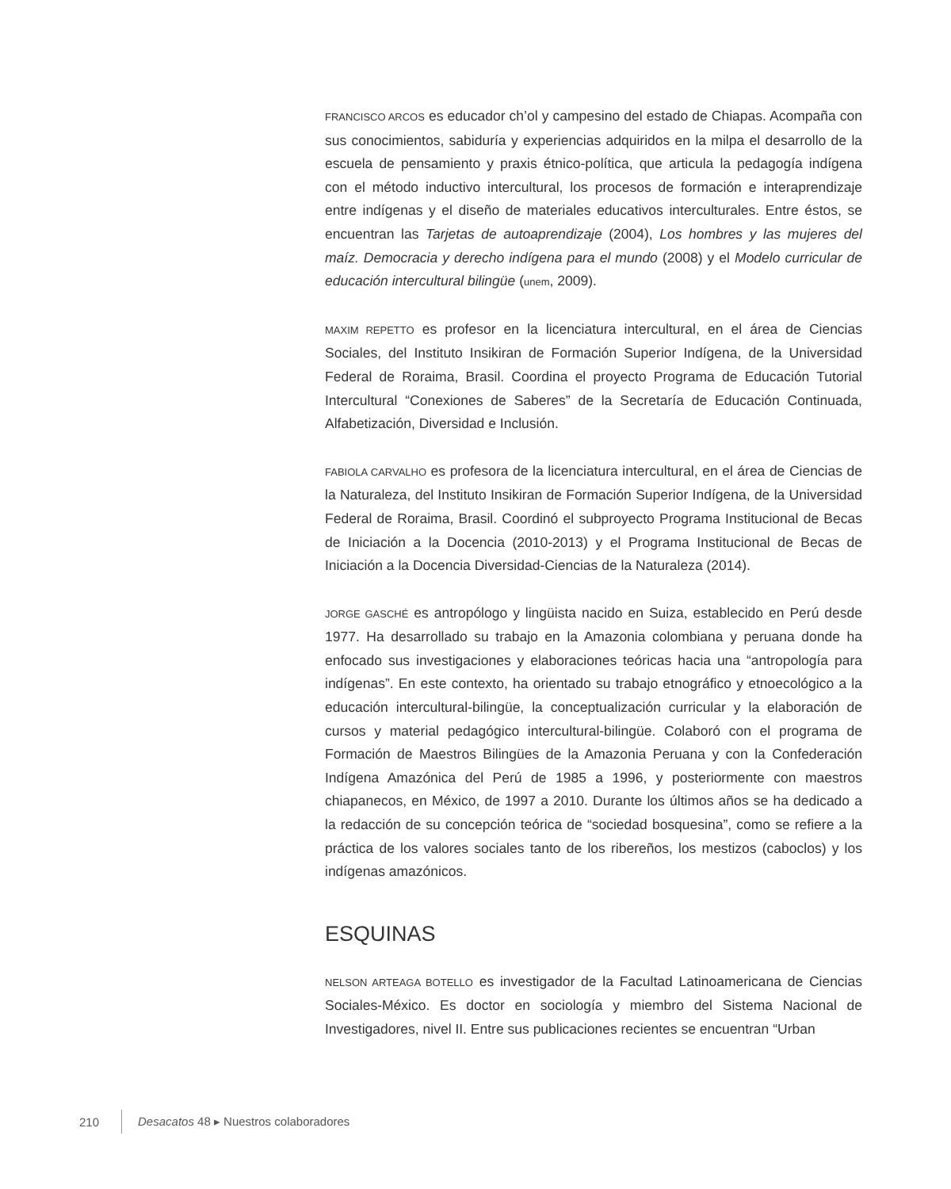FRANCISCO ARCOS es educador ch’ol y campesino del estado de Chiapas. Acompaña con sus conocimientos, sabiduría y experiencias adquiridos en la milpa el desarrollo de la escuela de pensamiento y praxis étnico-política, que articula la pedagogía indígena con el método inductivo intercultural, los procesos de formación e interaprendizaje entre indígenas y el diseño de materiales educativos interculturales. Entre éstos, se encuentran las Tarjetas de autoaprendizaje (2004), Los hombres y las mujeres del maíz. Democracia y derecho indígena para el mundo (2008) y el Modelo curricular de educación intercultural bilingüe (unem, 2009).
MAXIM REPETTO es profesor en la licenciatura intercultural, en el área de Ciencias Sociales, del Instituto Insikiran de Formación Superior Indígena, de la Universidad Federal de Roraima, Brasil. Coordina el proyecto Programa de Educación Tutorial Intercultural “Conexiones de Saberes” de la Secretaría de Educación Continuada, Alfabetización, Diversidad e Inclusión.
FABIOLA CARVALHO es profesora de la licenciatura intercultural, en el área de Ciencias de la Naturaleza, del Instituto Insikiran de Formación Superior Indígena, de la Universidad Federal de Roraima, Brasil. Coordinó el subproyecto Programa Institucional de Becas de Iniciación a la Docencia (2010-2013) y el Programa Institucional de Becas de Iniciación a la Docencia Diversidad-Ciencias de la Naturaleza (2014).
JORGE GASCHÉ es antropólogo y lingüista nacido en Suiza, establecido en Perú desde 1977. Ha desarrollado su trabajo en la Amazonia colombiana y peruana donde ha enfocado sus investigaciones y elaboraciones teóricas hacia una “antropología para indígenas”. En este contexto, ha orientado su trabajo etnográfico y etnoecológico a la educación intercultural-bilingüe, la conceptualización curricular y la elaboración de cursos y material pedagógico intercultural-bilingüe. Colaboró con el programa de Formación de Maestros Bilingües de la Amazonia Peruana y con la Confederación Indígena Amazónica del Perú de 1985 a 1996, y posteriormente con maestros chiapanecos, en México, de 1997 a 2010. Durante los últimos años se ha dedicado a la redacción de su concepción teórica de “sociedad bosquesina”, como se refiere a la práctica de los valores sociales tanto de los ribereños, los mestizos (caboclos) y los indígenas amazónicos.
ESQUINAS
NELSON ARTEAGA BOTELLO es investigador de la Facultad Latinoamericana de Ciencias Sociales-México. Es doctor en sociología y miembro del Sistema Nacional de Investigadores, nivel II. Entre sus publicaciones recientes se encuentran “Urban
210 Desacatos 48 ▸ Nuestros colaboradores